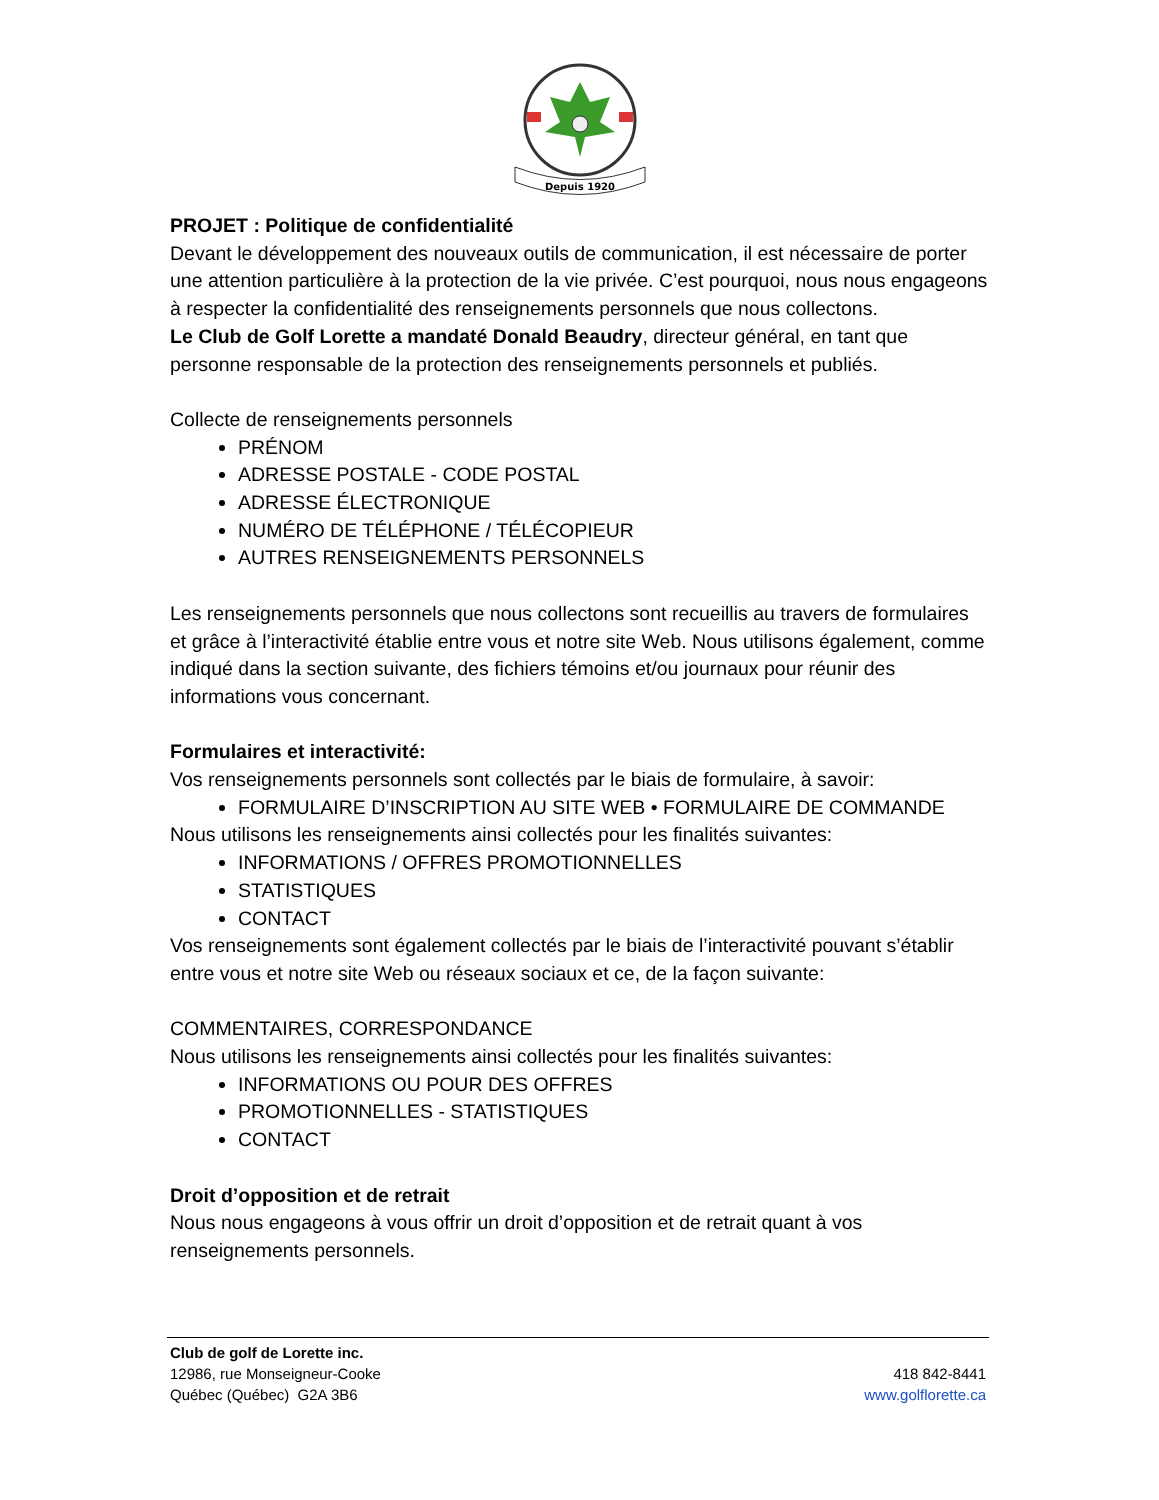Depuis 1920
PROJET : Politique de confidentialité
Devant le développement des nouveaux outils de communication, il est nécessaire de porter une attention particulière à la protection de la vie privée. C’est pourquoi, nous nous engageons à respecter la confidentialité des renseignements personnels que nous collectons.
Le Club de Golf Lorette a mandaté Donald Beaudry, directeur général, en tant que personne responsable de la protection des renseignements personnels et publiés.
Collecte de renseignements personnels
PRÉNOM
ADRESSE POSTALE - CODE POSTAL
ADRESSE ÉLECTRONIQUE
NUMÉRO DE TÉLÉPHONE / TÉLÉCOPIEUR
AUTRES RENSEIGNEMENTS PERSONNELS
Les renseignements personnels que nous collectons sont recueillis au travers de formulaires et grâce à l’interactivité établie entre vous et notre site Web. Nous utilisons également, comme indiqué dans la section suivante, des fichiers témoins et/ou journaux pour réunir des informations vous concernant.
Formulaires et interactivité:
Vos renseignements personnels sont collectés par le biais de formulaire, à savoir:
FORMULAIRE D’INSCRIPTION AU SITE WEB • FORMULAIRE DE COMMANDE
Nous utilisons les renseignements ainsi collectés pour les finalités suivantes:
INFORMATIONS / OFFRES PROMOTIONNELLES
STATISTIQUES
CONTACT
Vos renseignements sont également collectés par le biais de l’interactivité pouvant s’établir entre vous et notre site Web ou réseaux sociaux et ce, de la façon suivante:
COMMENTAIRES, CORRESPONDANCE
Nous utilisons les renseignements ainsi collectés pour les finalités suivantes:
INFORMATIONS OU POUR DES OFFRES
PROMOTIONNELLES - STATISTIQUES
CONTACT
Droit d’opposition et de retrait
Nous nous engageons à vous offrir un droit d’opposition et de retrait quant à vos renseignements personnels.
Club de golf de Lorette inc.
12986, rue Monseigneur-Cooke 418 842-8441
Québec (Québec) G2A 3B6 www.golflorette.ca